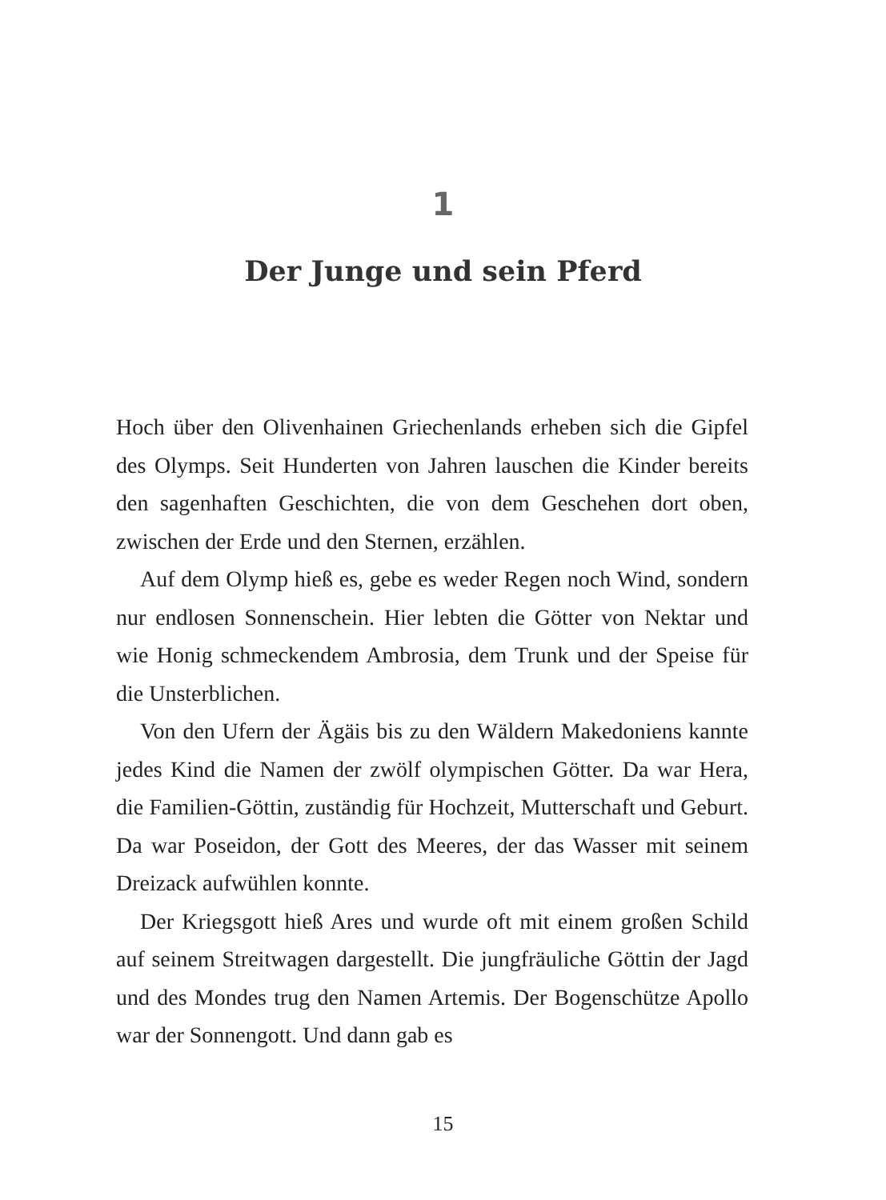1
Der Junge und sein Pferd
Hoch über den Olivenhainen Griechenlands erheben sich die Gipfel des Olymps. Seit Hunderten von Jahren lauschen die Kinder bereits den sagenhaften Geschichten, die von dem Geschehen dort oben, zwischen der Erde und den Sternen, erzählen.
Auf dem Olymp hieß es, gebe es weder Regen noch Wind, sondern nur endlosen Sonnenschein. Hier lebten die Götter von Nektar und wie Honig schmeckendem Ambrosia, dem Trunk und der Speise für die Unsterblichen.
Von den Ufern der Ägäis bis zu den Wäldern Makedoniens kannte jedes Kind die Namen der zwölf olympischen Götter. Da war Hera, die Familien-Göttin, zuständig für Hochzeit, Mutterschaft und Geburt. Da war Poseidon, der Gott des Meeres, der das Wasser mit seinem Dreizack aufwühlen konnte.
Der Kriegsgott hieß Ares und wurde oft mit einem großen Schild auf seinem Streitwagen dargestellt. Die jungfräuliche Göttin der Jagd und des Mondes trug den Namen Artemis. Der Bogenschütze Apollo war der Sonnengott. Und dann gab es
15